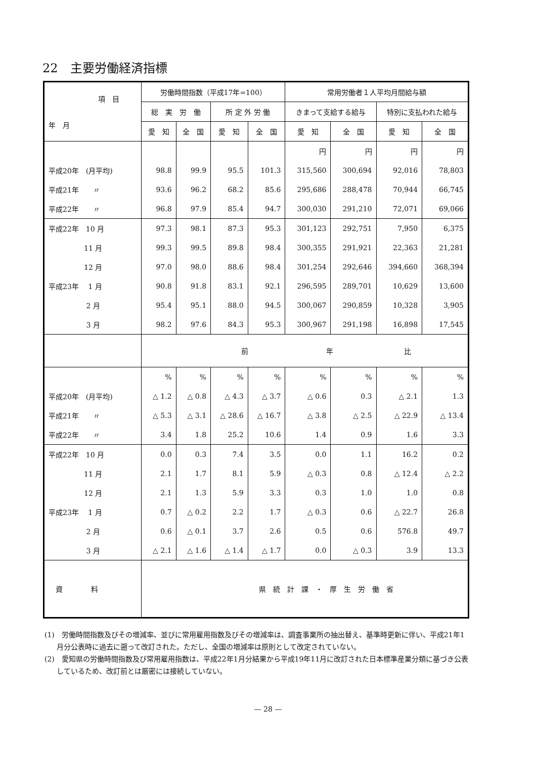22　主要労働経済指標
| 項 目 年 月 | 労働時間指数（平成17年=100） | | | | 常用労働者１人平均月間給与額 | | | |
| --- | --- | --- | --- | --- | --- | --- | --- | --- |
| | 総 実 労 働 | | 所 定 外 労 働 | | きまって支給する給与 | | 特別に支払われた給与 | |
| | 愛 知 | 全 国 | 愛 知 | 全 国 | 愛 知 | 全 国 | 愛 知 | 全 国 |
| | | | | | 円 | 円 | 円 | 円 |
| 平成20年 (月平均) | 98.8 | 99.9 | 95.5 | 101.3 | 315,560 | 300,694 | 92,016 | 78,803 |
| 平成21年 〃 | 93.6 | 96.2 | 68.2 | 85.6 | 295,686 | 288,478 | 70,944 | 66,745 |
| 平成22年 〃 | 96.8 | 97.9 | 85.4 | 94.7 | 300,030 | 291,210 | 72,071 | 69,066 |
| 平成22年 10 月 | 97.3 | 98.1 | 87.3 | 95.3 | 301,123 | 292,751 | 7,950 | 6,375 |
| 11 月 | 99.3 | 99.5 | 89.8 | 98.4 | 300,355 | 291,921 | 22,363 | 21,281 |
| 12 月 | 97.0 | 98.0 | 88.6 | 98.4 | 301,254 | 292,646 | 394,660 | 368,394 |
| 平成23年 1 月 | 90.8 | 91.8 | 83.1 | 92.1 | 296,595 | 289,701 | 10,629 | 13,600 |
| 2 月 | 95.4 | 95.1 | 88.0 | 94.5 | 300,067 | 290,859 | 10,328 | 3,905 |
| 3 月 | 98.2 | 97.6 | 84.3 | 95.3 | 300,967 | 291,198 | 16,898 | 17,545 |
| | 前 年 比 | | | | | | | |
| | % | % | % | % | % | % | % | % |
| 平成20年 (月平均) | △ 1.2 | △ 0.8 | △ 4.3 | △ 3.7 | △ 0.6 | 0.3 | △ 2.1 | 1.3 |
| 平成21年 〃 | △ 5.3 | △ 3.1 | △ 28.6 | △ 16.7 | △ 3.8 | △ 2.5 | △ 22.9 | △ 13.4 |
| 平成22年 〃 | 3.4 | 1.8 | 25.2 | 10.6 | 1.4 | 0.9 | 1.6 | 3.3 |
| 平成22年 10 月 | 0.0 | 0.3 | 7.4 | 3.5 | 0.0 | 1.1 | 16.2 | 0.2 |
| 11 月 | 2.1 | 1.7 | 8.1 | 5.9 | △ 0.3 | 0.8 | △ 12.4 | △ 2.2 |
| 12 月 | 2.1 | 1.3 | 5.9 | 3.3 | 0.3 | 1.0 | 1.0 | 0.8 |
| 平成23年 1 月 | 0.7 | △ 0.2 | 2.2 | 1.7 | △ 0.3 | 0.6 | △ 22.7 | 26.8 |
| 2 月 | 0.6 | △ 0.1 | 3.7 | 2.6 | 0.5 | 0.6 | 576.8 | 49.7 |
| 3 月 | △ 2.1 | △ 1.6 | △ 1.4 | △ 1.7 | 0.0 | △ 0.3 | 3.9 | 13.3 |
| 資 料 | 県 統 計 課 ・ 厚 生 労 働 省 | | | | | | | |
(1)　労働時間指数及びその増減率、並びに常用雇用指数及びその増減率は、調査事業所の抽出替え、基準時更新に伴い、平成21年1月分公表時に過去に遡って改訂された。ただし、全国の増減率は原則として改定されていない。
(2)　愛知県の労働時間指数及び常用雇用指数は、平成22年1月分結果から平成19年11月に改訂された日本標準産業分類に基づき公表しているため、改訂前とは厳密には接続していない。
— 28 —